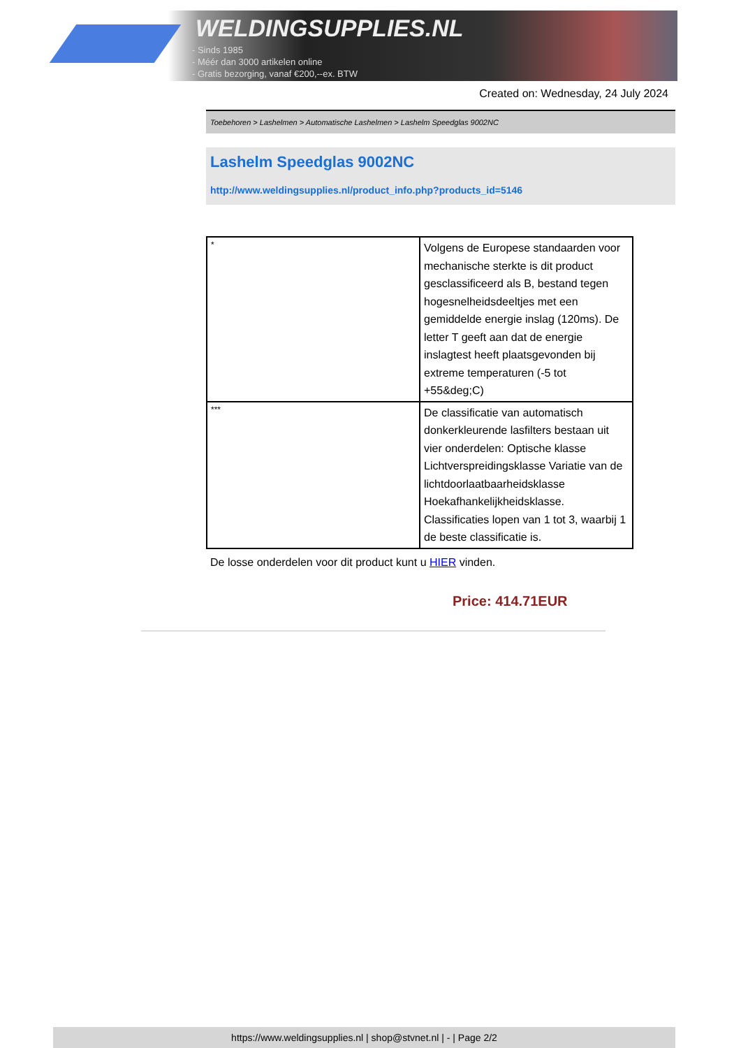WELDINGSUPPLIES.NL
- Sinds 1985
- Méér dan 3000 artikelen online
- Gratis bezorging, vanaf €200,--ex. BTW
Created on: Wednesday, 24 July 2024
Toebehoren > Lashelmen > Automatische Lashelmen > Lashelm Speedglas 9002NC
Lashelm Speedglas 9002NC
http://www.weldingsupplies.nl/product_info.php?products_id=5146
| * | Volgens de Europese standaarden voor mechanische sterkte is dit product gesclassificeerd als B, bestand tegen hogesnelheidsdeeltjes met een gemiddelde energie inslag (120ms). De letter T geeft aan dat de energie inslagtest heeft plaatsgevonden bij extreme temperaturen (-5 tot +55&deg;C) |
| *** | De classificatie van automatisch donkerkleurende lasfilters bestaan uit vier onderdelen: Optische klasse Lichtverspreidingsklasse Variatie van de lichtdoorlaatbaarheidsklasse Hoekafhankelijkheidsklasse. Classificaties lopen van 1 tot 3, waarbij 1 de beste classificatie is. |
De losse onderdelen voor dit product kunt u HIER vinden.
Price: 414.71EUR
https://www.weldingsupplies.nl | shop@stvnet.nl | - | Page 2/2